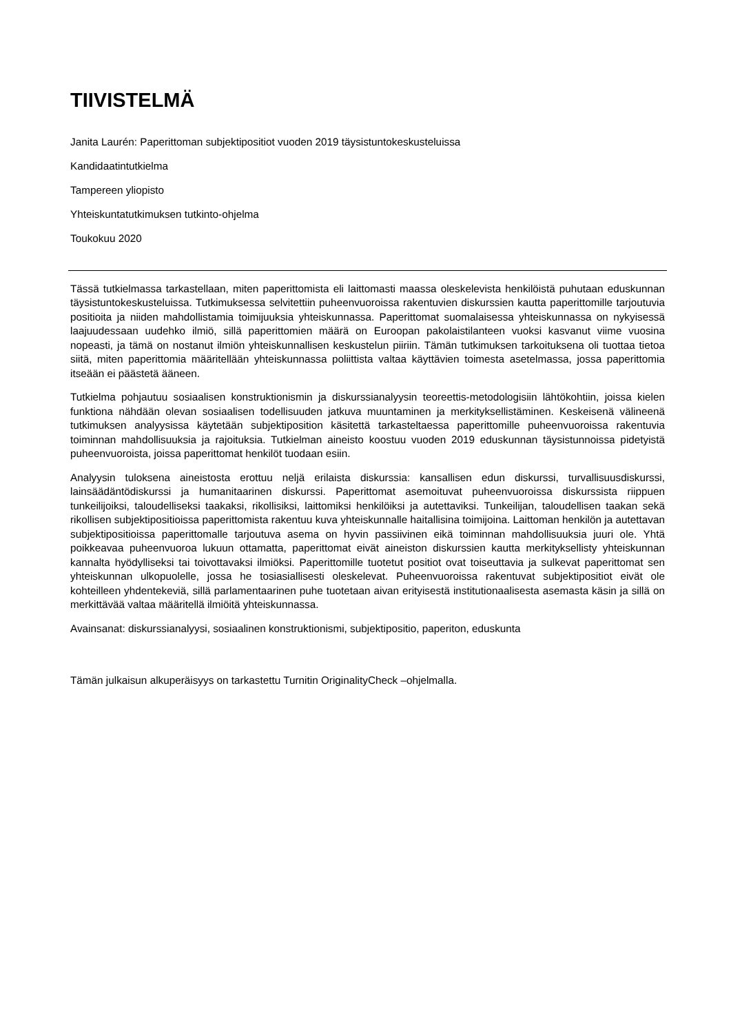TIIVISTELMÄ
Janita Laurén: Paperittoman subjektipositiot vuoden 2019 täysistuntokeskusteluissa
Kandidaatintutkielma
Tampereen yliopisto
Yhteiskuntatutkimuksen tutkinto-ohjelma
Toukokuu 2020
Tässä tutkielmassa tarkastellaan, miten paperittomista eli laittomasti maassa oleskelevista henkilöistä puhutaan eduskunnan täysistuntokeskusteluissa. Tutkimuksessa selvitettiin puheenvuoroissa rakentuvien diskurssien kautta paperittomille tarjoutuvia positioita ja niiden mahdollistamia toimijuuksia yhteiskunnassa. Paperittomat suomalaisessa yhteiskunnassa on nykyisessä laajuudessaan uudehko ilmiö, sillä paperittomien määrä on Euroopan pakolaistilanteen vuoksi kasvanut viime vuosina nopeasti, ja tämä on nostanut ilmiön yhteiskunnallisen keskustelun piiriin. Tämän tutkimuksen tarkoituksena oli tuottaa tietoa siitä, miten paperittomia määritellään yhteiskunnassa poliittista valtaa käyttävien toimesta asetelmassa, jossa paperittomia itseään ei päästetä ääneen.
Tutkielma pohjautuu sosiaalisen konstruktionismin ja diskurssianalyysin teoreettis-metodologisiin lähtökohtiin, joissa kielen funktiona nähdään olevan sosiaalisen todellisuuden jatkuva muuntaminen ja merkityksellistäminen. Keskeisenä välineenä tutkimuksen analyysissa käytetään subjektiposition käsitettä tarkasteltaessa paperittomille puheenvuoroissa rakentuvia toiminnan mahdollisuuksia ja rajoituksia. Tutkielman aineisto koostuu vuoden 2019 eduskunnan täysistunnoissa pidetyistä puheenvuoroista, joissa paperittomat henkilöt tuodaan esiin.
Analyysin tuloksena aineistosta erottuu neljä erilaista diskurssia: kansallisen edun diskurssi, turvallisuusdiskurssi, lainsäädäntödiskurssi ja humanitaarinen diskurssi. Paperittomat asemoituvat puheenvuoroissa diskurssista riippuen tunkeilijoiksi, taloudelliseksi taakaksi, rikollisiksi, laittomiksi henkilöiksi ja autettaviksi. Tunkeilijan, taloudellisen taakan sekä rikollisen subjektipositioissa paperittomista rakentuu kuva yhteiskunnalle haitallisina toimijoina. Laittoman henkilön ja autettavan subjektipositioissa paperittomalle tarjoutuva asema on hyvin passiivinen eikä toiminnan mahdollisuuksia juuri ole. Yhtä poikkeavaa puheenvuoroa lukuun ottamatta, paperittomat eivät aineiston diskurssien kautta merkityksellisty yhteiskunnan kannalta hyödylliseksi tai toivottavaksi ilmiöksi. Paperittomille tuotetut positiot ovat toiseuttavia ja sulkevat paperittomat sen yhteiskunnan ulkopuolelle, jossa he tosiasiallisesti oleskelevat. Puheenvuoroissa rakentuvat subjektipositiot eivät ole kohteilleen yhdentekeviä, sillä parlamentaarinen puhe tuotetaan aivan erityisestä institutionaalisesta asemasta käsin ja sillä on merkittävää valtaa määritellä ilmiöitä yhteiskunnassa.
Avainsanat: diskurssianalyysi, sosiaalinen konstruktionismi, subjektipositio, paperiton, eduskunta
Tämän julkaisun alkuperäisyys on tarkastettu Turnitin OriginalityCheck –ohjelmalla.